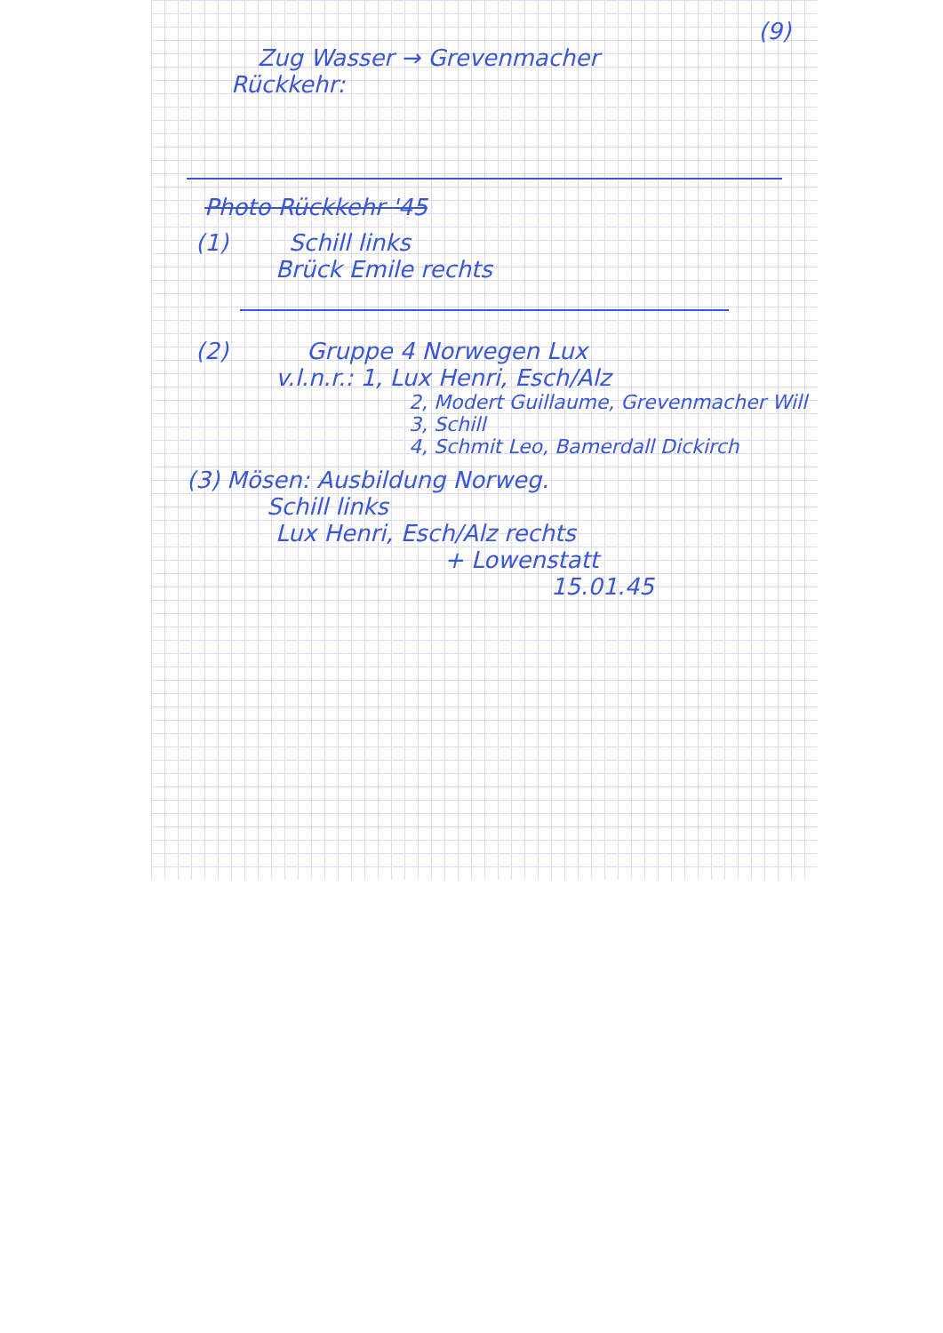(9)
Zug Wasser → Grevenmacher
Rückkehr:
Photo Rückkehr '45
(1) Schill links
Brück Emile rechts
(2) Gruppe 4 Norwegen Lux
v.l.n.r.: 1, Lux Henri, Esch/Alz
2, Modert Guillaume, Grevenmacher Will
3, Schill
4, Schmit Leo, Bamerdall Dickirch
(3) Mösen: Ausbildung Norweg.
Schill links
Lux Henri, Esch/Alz rechts
+ Lowenstatt
15.01.45